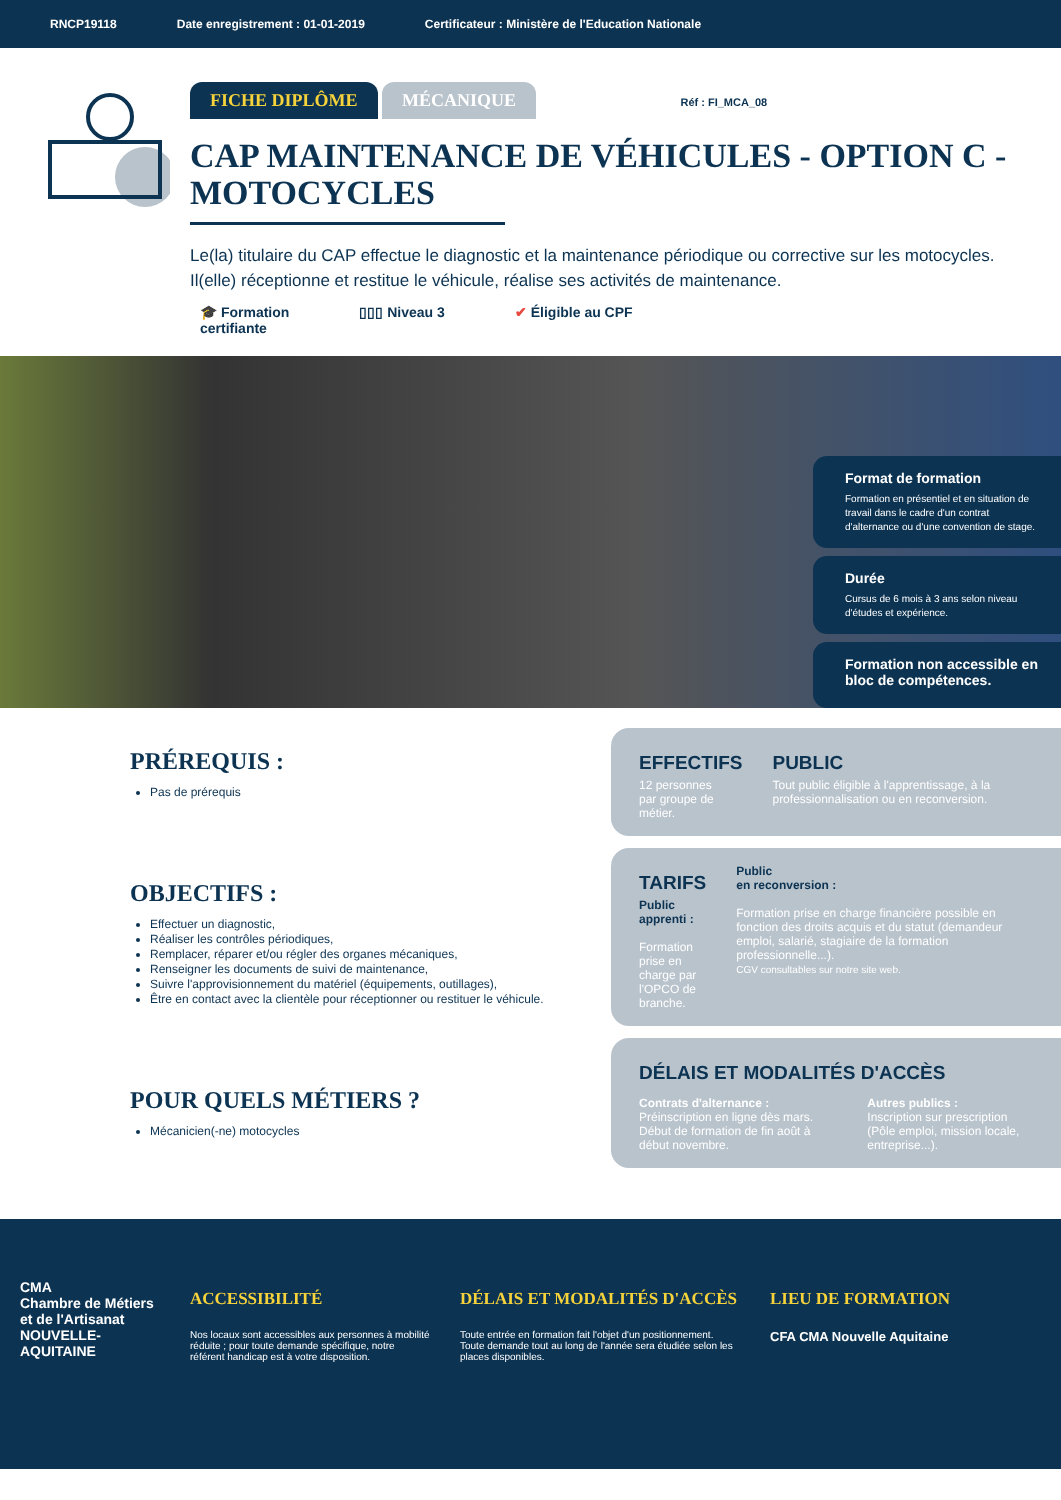RNCP19118 Date enregistrement : 01-01-2019 Certificateur : Ministère de l'Education Nationale
FICHE DIPLÔME MÉCANIQUE Réf : FI_MCA_08
CAP MAINTENANCE DE VÉHICULES - OPTION C - MOTOCYCLES
Le(la) titulaire du CAP effectue le diagnostic et la maintenance périodique ou corrective sur les motocycles. Il(elle) réceptionne et restitue le véhicule, réalise ses activités de maintenance.
🎓 Formation
certifiante ▯▯▯ Niveau 3 ✔ Éligible au CPF
Format de formation
Formation en présentiel et en situation de travail dans le cadre d'un contrat d'alternance ou d'une convention de stage.
Durée
Cursus de 6 mois à 3 ans selon niveau d'études et expérience.
Formation non accessible en bloc de compétences.
PRÉREQUIS :
Pas de prérequis
OBJECTIFS :
Effectuer un diagnostic,
Réaliser les contrôles périodiques,
Remplacer, réparer et/ou régler des organes mécaniques,
Renseigner les documents de suivi de maintenance,
Suivre l'approvisionnement du matériel (équipements, outillages),
Être en contact avec la clientèle pour réceptionner ou restituer le véhicule.
POUR QUELS MÉTIERS ?
Mécanicien(-ne) motocycles
EFFECTIFS
12 personnes
par groupe de métier.
PUBLIC
Tout public éligible à l'apprentissage, à la professionnalisation ou en reconversion.
TARIFS
Public apprenti :
Formation prise en charge par l'OPCO de branche.
Public
en reconversion :
Formation prise en charge financière possible en fonction des droits acquis et du statut (demandeur emploi, salarié, stagiaire de la formation professionnelle...).
CGV consultables sur notre site web.
DÉLAIS ET MODALITÉS D'ACCÈS
Contrats d'alternance :
Préinscription en ligne dès mars. Début de formation de fin août à début novembre.
Autres publics :
Inscription sur prescription (Pôle emploi, mission locale, entreprise...).
CMA
Chambre de Métiers et de l'Artisanat
NOUVELLE-AQUITAINE
ACCESSIBILITÉ
Nos locaux sont accessibles aux personnes à mobilité réduite ; pour toute demande spécifique, notre référent handicap est à votre disposition.
DÉLAIS ET MODALITÉS D'ACCÈS
Toute entrée en formation fait l'objet d'un positionnement. Toute demande tout au long de l'année sera étudiée selon les places disponibles.
LIEU DE FORMATION
CFA CMA Nouvelle Aquitaine